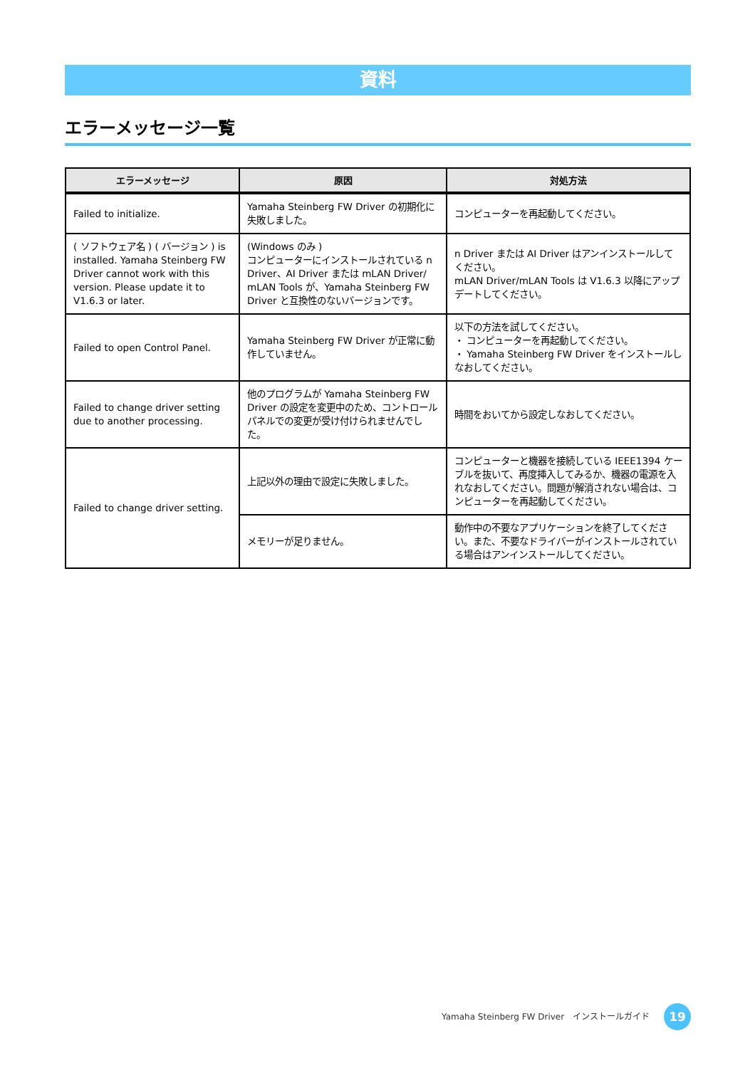資料
エラーメッセージ一覧
| エラーメッセージ | 原因 | 対処方法 |
| --- | --- | --- |
| Failed to initialize. | Yamaha Steinberg FW Driver の初期化に失敗しました。 | コンピューターを再起動してください。 |
| ( ソフトウェア名 ) ( バージョン ) is installed. Yamaha Steinberg FW Driver cannot work with this version. Please update it to V1.6.3 or later. | (Windows のみ ) コンピューターにインストールされている n Driver、AI Driver または mLAN Driver/ mLAN Tools が、Yamaha Steinberg FW Driver と互換性のないバージョンです。 | n Driver または AI Driver はアンインストールしてください。 mLAN Driver/mLAN Tools は V1.6.3 以降にアップデートしてください。 |
| Failed to open Control Panel. | Yamaha Steinberg FW Driver が正常に動作していません。 | 以下の方法を試してください。 ・ コンピューターを再起動してください。 ・ Yamaha Steinberg FW Driver をインストールしなおしてください。 |
| Failed to change driver setting due to another processing. | 他のプログラムが Yamaha Steinberg FW Driver の設定を変更中のため、コントロールパネルでの変更が受け付けられませんでした。 | 時間をおいてから設定しなおしてください。 |
| Failed to change driver setting. | 上記以外の理由で設定に失敗しました。 | コンピューターと機器を接続している IEEE1394 ケーブルを抜いて、再度挿入してみるか、機器の電源を入れなおしてください。問題が解消されない場合は、コンピューターを再起動してください。 |
| | メモリーが足りません。 | 動作中の不要なアプリケーションを終了してください。また、不要なドライバーがインストールされている場合はアンインストールしてください。 |
Yamaha Steinberg FW Driver　インストールガイド
19